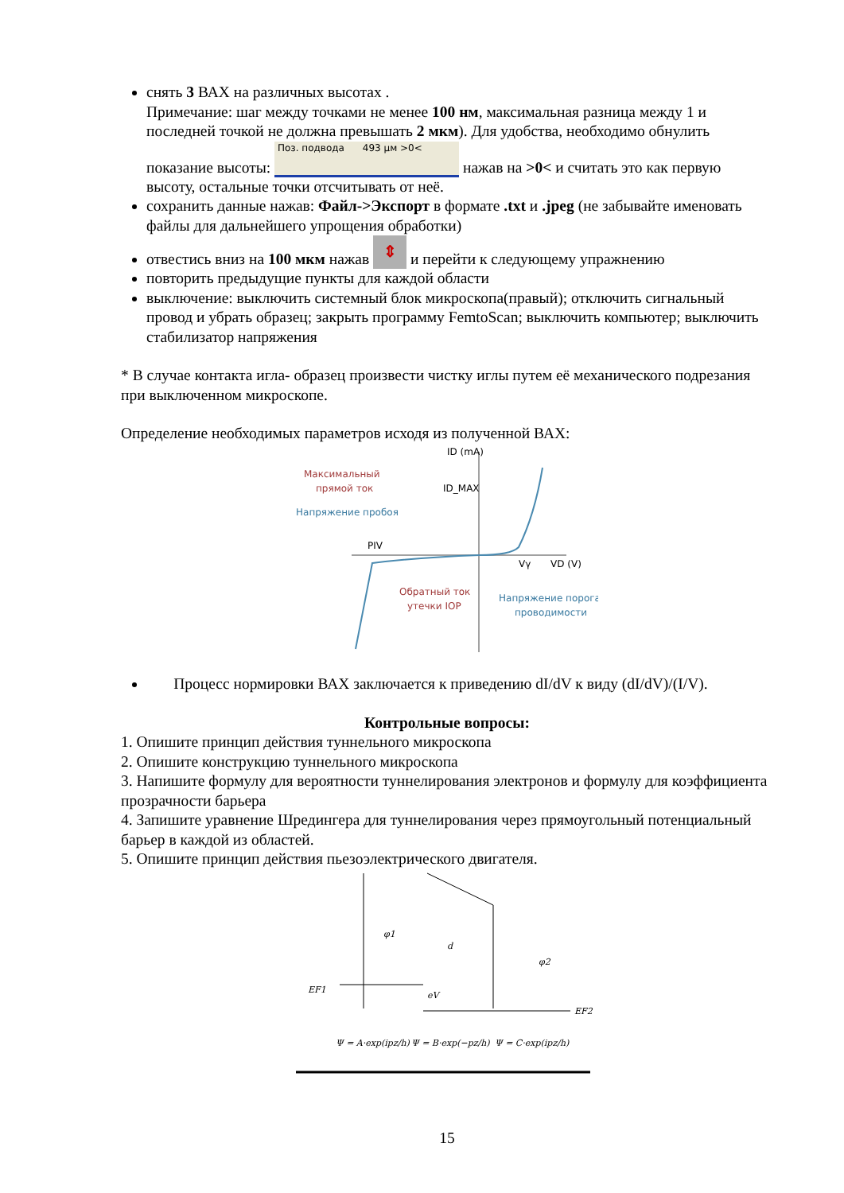снять 3 ВАХ на различных высотах .
Примечание: шаг между точками не менее 100 нм, максимальная разница между 1 и последней точкой не должна превышать 2 мкм). Для удобства, необходимо обнулить показание высоты: Поз. подвода 493 µм >0< нажав на >0< и считать это как первую высоту, остальные точки отсчитывать от неё.
сохранить данные нажав: Файл->Экспорт в формате .txt и .jpeg (не забывайте именовать файлы для дальнейшего упрощения обработки)
отвестись вниз на 100 мкм нажав ⇕ и перейти к следующему упражнению
повторить предыдущие пункты для каждой области
выключение: выключить системный блок микроскопа(правый); отключить сигнальный провод и убрать образец; закрыть программу FemtoScan; выключить компьютер; выключить стабилизатор напряжения
* В случае контакта игла- образец произвести чистку иглы путем её механического подрезания при выключенном микроскопе.
Определение необходимых параметров исходя из полученной ВАХ:
ID (mA)
ID_MAX
Максимальный
прямой ток
Напряжение пробоя
PIV
Vγ
VD (V)
Обратный ток
утечки IOP
Напряжение порога
проводимости
Процесс нормировки ВАХ заключается к приведению dI/dV к виду (dI/dV)/(I/V).
Контрольные вопросы:
1. Опишите принцип действия туннельного микроскопа
2. Опишите конструкцию туннельного микроскопа
3. Напишите формулу для вероятности туннелирования электронов и формулу для коэффициента прозрачности барьера
4. Запишите уравнение Шредингера для туннелирования через прямоугольный потенциальный барьер в каждой из областей.
5. Опишите принцип действия пьезоэлектрического двигателя.
φ1
d
φ2
EF1
eV
EF2
Ψ = A·exp(ipz/h)
Ψ = B·exp(−pz/h)
Ψ = C·exp(ipz/h)
15